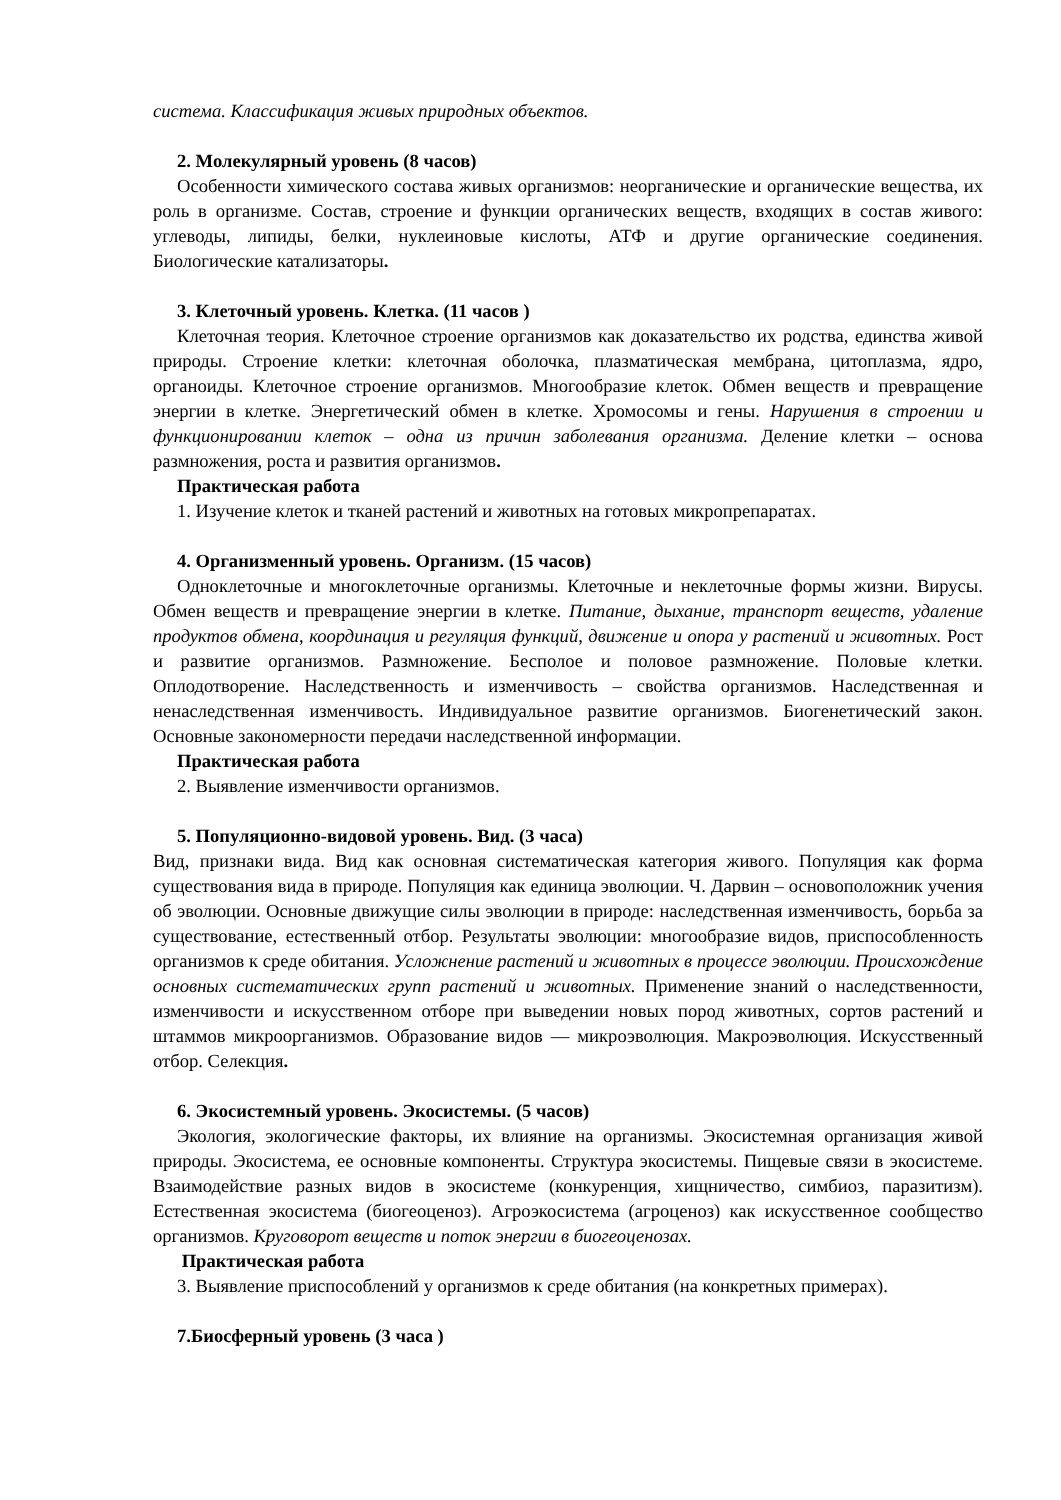система. Классификация живых природных объектов.
2. Молекулярный уровень (8 часов)
Особенности химического состава живых организмов: неорганические и органические вещества, их роль в организме. Состав, строение и функции органических веществ, входящих в состав живого: углеводы, липиды, белки, нуклеиновые кислоты, АТФ и другие органические соединения. Биологические катализаторы.
3. Клеточный уровень. Клетка. (11 часов )
Клеточная теория. Клеточное строение организмов как доказательство их родства, единства живой природы. Строение клетки: клеточная оболочка, плазматическая мембрана, цитоплазма, ядро, органоиды. Клеточное строение организмов. Многообразие клеток. Обмен веществ и превращение энергии в клетке. Энергетический обмен в клетке. Хромосомы и гены. Нарушения в строении и функционировании клеток – одна из причин заболевания организма. Деление клетки – основа размножения, роста и развития организмов.
Практическая работа
1. Изучение клеток и тканей растений и животных на готовых микропрепаратах.
4. Организменный уровень. Организм. (15 часов)
Одноклеточные и многоклеточные организмы. Клеточные и неклеточные формы жизни. Вирусы. Обмен веществ и превращение энергии в клетке. Питание, дыхание, транспорт веществ, удаление продуктов обмена, координация и регуляция функций, движение и опора у растений и животных. Рост и развитие организмов. Размножение. Бесполое и половое размножение. Половые клетки. Оплодотворение. Наследственность и изменчивость – свойства организмов. Наследственная и ненаследственная изменчивость. Индивидуальное развитие организмов. Биогенетический закон. Основные закономерности передачи наследственной информации.
Практическая работа
2. Выявление изменчивости организмов.
5. Популяционно-видовой уровень. Вид. (3 часа)
Вид, признаки вида. Вид как основная систематическая категория живого. Популяция как форма существования вида в природе. Популяция как единица эволюции. Ч. Дарвин – основоположник учения об эволюции. Основные движущие силы эволюции в природе: наследственная изменчивость, борьба за существование, естественный отбор. Результаты эволюции: многообразие видов, приспособленность организмов к среде обитания. Усложнение растений и животных в процессе эволюции. Происхождение основных систематических групп растений и животных. Применение знаний о наследственности, изменчивости и искусственном отборе при выведении новых пород животных, сортов растений и штаммов микроорганизмов. Образование видов — микроэволюция. Макроэволюция. Искусственный отбор. Селекция.
6. Экосистемный уровень. Экосистемы. (5 часов)
Экология, экологические факторы, их влияние на организмы. Экосистемная организация живой природы. Экосистема, ее основные компоненты. Структура экосистемы. Пищевые связи в экосистеме. Взаимодействие разных видов в экосистеме (конкуренция, хищничество, симбиоз, паразитизм). Естественная экосистема (биогеоценоз). Агроэкосистема (агроценоз) как искусственное сообщество организмов. Круговорот веществ и поток энергии в биогеоценозах.
Практическая работа
3. Выявление приспособлений у организмов к среде обитания (на конкретных примерах).
7.Биосферный уровень (3 часа )